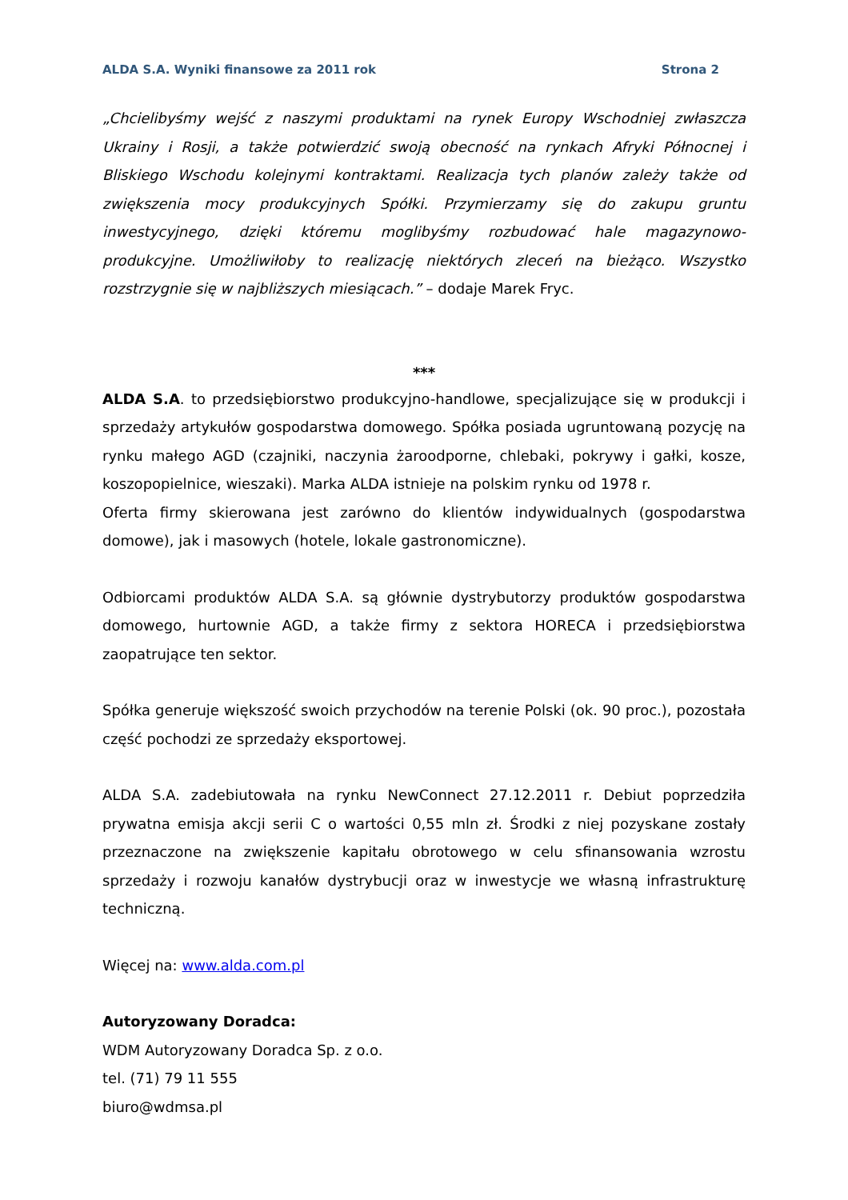ALDA S.A. Wyniki finansowe za 2011 rok Strona 2
„Chcielibyśmy wejść z naszymi produktami na rynek Europy Wschodniej zwłaszcza Ukrainy i Rosji, a także potwierdzić swoją obecność na rynkach Afryki Północnej i Bliskiego Wschodu kolejnymi kontraktami. Realizacja tych planów zależy także od zwiększenia mocy produkcyjnych Spółki. Przymierzamy się do zakupu gruntu inwestycyjnego, dzięki któremu moglibyśmy rozbudować hale magazynowo-produkcyjne. Umożliwiłoby to realizację niektórych zleceń na bieżąco. Wszystko rozstrzygnie się w najbliższych miesiącach.” – dodaje Marek Fryc.
***
ALDA S.A. to przedsiębiorstwo produkcyjno-handlowe, specjalizujące się w produkcji i sprzedaży artykułów gospodarstwa domowego. Spółka posiada ugruntowaną pozycję na rynku małego AGD (czajniki, naczynia żaroodporne, chlebaki, pokrywy i gałki, kosze, koszopopielnice, wieszaki). Marka ALDA istnieje na polskim rynku od 1978 r.
Oferta firmy skierowana jest zarówno do klientów indywidualnych (gospodarstwa domowe), jak i masowych (hotele, lokale gastronomiczne).
Odbiorcami produktów ALDA S.A. są głównie dystrybutorzy produktów gospodarstwa domowego, hurtownie AGD, a także firmy z sektora HORECA i przedsiębiorstwa zaopatrujące ten sektor.
Spółka generuje większość swoich przychodów na terenie Polski (ok. 90 proc.), pozostała część pochodzi ze sprzedaży eksportowej.
ALDA S.A. zadebiutowała na rynku NewConnect 27.12.2011 r. Debiut poprzedziła prywatna emisja akcji serii C o wartości 0,55 mln zł. Środki z niej pozyskane zostały przeznaczone na zwiększenie kapitału obrotowego w celu sfinansowania wzrostu sprzedaży i rozwoju kanałów dystrybucji oraz w inwestycje we własną infrastrukturę techniczną.
Więcej na: www.alda.com.pl
Autoryzowany Doradca:
WDM Autoryzowany Doradca Sp. z o.o.
tel. (71) 79 11 555
biuro@wdmsa.pl